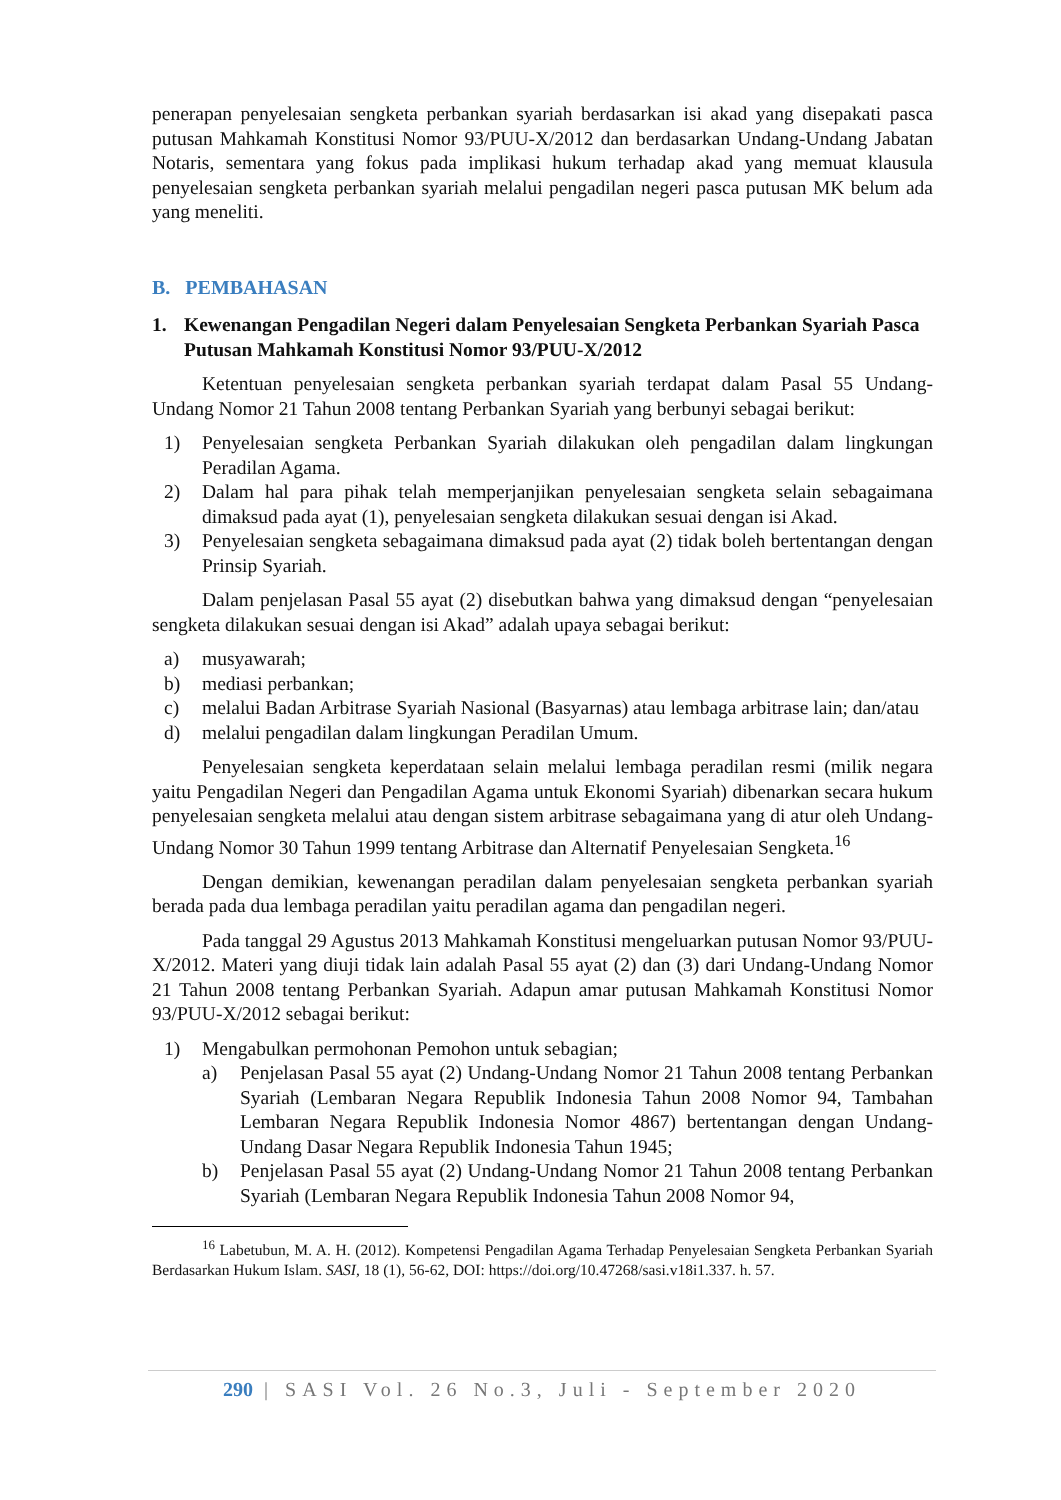penerapan penyelesaian sengketa perbankan syariah berdasarkan isi akad yang disepakati pasca putusan Mahkamah Konstitusi Nomor 93/PUU-X/2012 dan berdasarkan Undang-Undang Jabatan Notaris, sementara yang fokus pada implikasi hukum terhadap akad yang memuat klausula penyelesaian sengketa perbankan syariah melalui pengadilan negeri pasca putusan MK belum ada yang meneliti.
B. PEMBAHASAN
1. Kewenangan Pengadilan Negeri dalam Penyelesaian Sengketa Perbankan Syariah Pasca Putusan Mahkamah Konstitusi Nomor 93/PUU-X/2012
Ketentuan penyelesaian sengketa perbankan syariah terdapat dalam Pasal 55 Undang-Undang Nomor 21 Tahun 2008 tentang Perbankan Syariah yang berbunyi sebagai berikut:
1) Penyelesaian sengketa Perbankan Syariah dilakukan oleh pengadilan dalam lingkungan Peradilan Agama.
2) Dalam hal para pihak telah memperjanjikan penyelesaian sengketa selain sebagaimana dimaksud pada ayat (1), penyelesaian sengketa dilakukan sesuai dengan isi Akad.
3) Penyelesaian sengketa sebagaimana dimaksud pada ayat (2) tidak boleh bertentangan dengan Prinsip Syariah.
Dalam penjelasan Pasal 55 ayat (2) disebutkan bahwa yang dimaksud dengan “penyelesaian sengketa dilakukan sesuai dengan isi Akad” adalah upaya sebagai berikut:
a) musyawarah;
b) mediasi perbankan;
c) melalui Badan Arbitrase Syariah Nasional (Basyarnas) atau lembaga arbitrase lain; dan/atau
d) melalui pengadilan dalam lingkungan Peradilan Umum.
Penyelesaian sengketa keperdataan selain melalui lembaga peradilan resmi (milik negara yaitu Pengadilan Negeri dan Pengadilan Agama untuk Ekonomi Syariah) dibenarkan secara hukum penyelesaian sengketa melalui atau dengan sistem arbitrase sebagaimana yang di atur oleh Undang-Undang Nomor 30 Tahun 1999 tentang Arbitrase dan Alternatif Penyelesaian Sengketa.<sup>16</sup>
Dengan demikian, kewenangan peradilan dalam penyelesaian sengketa perbankan syariah berada pada dua lembaga peradilan yaitu peradilan agama dan pengadilan negeri.
Pada tanggal 29 Agustus 2013 Mahkamah Konstitusi mengeluarkan putusan Nomor 93/PUU-X/2012. Materi yang diuji tidak lain adalah Pasal 55 ayat (2) dan (3) dari Undang-Undang Nomor 21 Tahun 2008 tentang Perbankan Syariah. Adapun amar putusan Mahkamah Konstitusi Nomor 93/PUU-X/2012 sebagai berikut:
1) Mengabulkan permohonan Pemohon untuk sebagian;
a) Penjelasan Pasal 55 ayat (2) Undang-Undang Nomor 21 Tahun 2008 tentang Perbankan Syariah (Lembaran Negara Republik Indonesia Tahun 2008 Nomor 94, Tambahan Lembaran Negara Republik Indonesia Nomor 4867) bertentangan dengan Undang-Undang Dasar Negara Republik Indonesia Tahun 1945;
b) Penjelasan Pasal 55 ayat (2) Undang-Undang Nomor 21 Tahun 2008 tentang Perbankan Syariah (Lembaran Negara Republik Indonesia Tahun 2008 Nomor 94,
<sup>16</sup> Labetubun, M. A. H. (2012). Kompetensi Pengadilan Agama Terhadap Penyelesaian Sengketa Perbankan Syariah Berdasarkan Hukum Islam. SASI, 18 (1), 56-62, DOI: https://doi.org/10.47268/sasi.v18i1.337. h. 57.
290 | SASI Vol. 26 No.3, Juli - September 2020